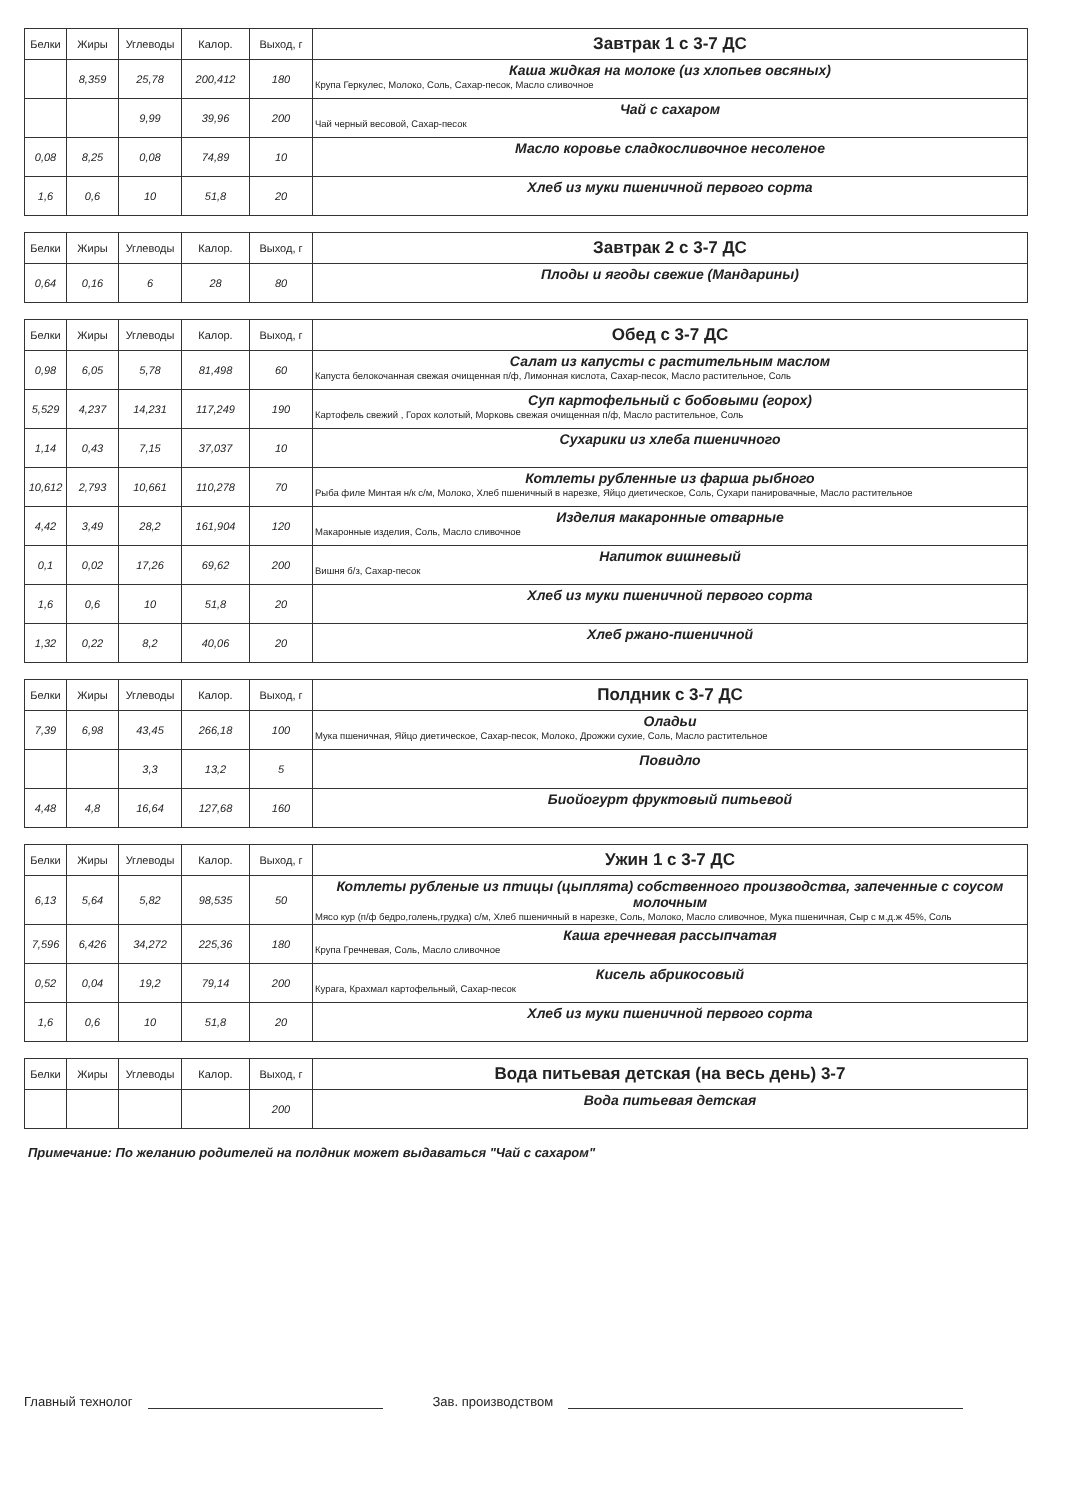| Белки | Жиры | Углеводы | Калор. | Выход, г | Завтрак 1 с 3-7 ДС |
| --- | --- | --- | --- | --- | --- |
| | 8,359 | 25,78 | 200,412 | 180 | Каша жидкая на молоке (из хлопьев овсяных) Крупа Геркулес, Молоко, Соль, Сахар-песок, Масло сливочное |
| | | 9,99 | 39,96 | 200 | Чай с сахаром Чай черный весовой, Сахар-песок |
| 0,08 | 8,25 | 0,08 | 74,89 | 10 | Масло коровье сладкосливочное несоленое |
| 1,6 | 0,6 | 10 | 51,8 | 20 | Хлеб из муки пшеничной первого сорта |
| Белки | Жиры | Углеводы | Калор. | Выход, г | Завтрак 2 с 3-7 ДС |
| --- | --- | --- | --- | --- | --- |
| 0,64 | 0,16 | 6 | 28 | 80 | Плоды и ягоды свежие (Мандарины) |
| Белки | Жиры | Углеводы | Калор. | Выход, г | Обед с 3-7 ДС |
| --- | --- | --- | --- | --- | --- |
| 0,98 | 6,05 | 5,78 | 81,498 | 60 | Салат из капусты с растительным маслом Капуста белокочанная свежая очищенная п/ф, Лимонная кислота, Сахар-песок, Масло растительное, Соль |
| 5,529 | 4,237 | 14,231 | 117,249 | 190 | Суп картофельный с бобовыми (горох) Картофель свежий , Горох колотый, Морковь свежая очищенная п/ф, Масло растительное, Соль |
| 1,14 | 0,43 | 7,15 | 37,037 | 10 | Сухарики из хлеба пшеничного |
| 10,612 | 2,793 | 10,661 | 110,278 | 70 | Котлеты рубленные из фарша рыбного Рыба филе Минтая н/к с/м, Молоко, Хлеб пшеничный в нарезке, Яйцо диетическое, Соль, Сухари панировачные, Масло растительное |
| 4,42 | 3,49 | 28,2 | 161,904 | 120 | Изделия макаронные отварные Макаронные изделия, Соль, Масло сливочное |
| 0,1 | 0,02 | 17,26 | 69,62 | 200 | Напиток вишневый Вишня б/з, Сахар-песок |
| 1,6 | 0,6 | 10 | 51,8 | 20 | Хлеб из муки пшеничной первого сорта |
| 1,32 | 0,22 | 8,2 | 40,06 | 20 | Хлеб ржано-пшеничной |
| Белки | Жиры | Углеводы | Калор. | Выход, г | Полдник с 3-7 ДС |
| --- | --- | --- | --- | --- | --- |
| 7,39 | 6,98 | 43,45 | 266,18 | 100 | Оладьи Мука пшеничная, Яйцо диетическое, Сахар-песок, Молоко, Дрожжи сухие, Соль, Масло растительное |
| | | 3,3 | 13,2 | 5 | Повидло |
| 4,48 | 4,8 | 16,64 | 127,68 | 160 | Биойогурт фруктовый питьевой |
| Белки | Жиры | Углеводы | Калор. | Выход, г | Ужин 1 с 3-7 ДС |
| --- | --- | --- | --- | --- | --- |
| 6,13 | 5,64 | 5,82 | 98,535 | 50 | Котлеты рубленые из птицы (цыплята) собственного производства, запеченные с соусом молочным Мясо кур (п/ф бедро,голень,грудка) с/м, Хлеб пшеничный в нарезке, Соль, Молоко, Масло сливочное, Мука пшеничная, Сыр с м.д.ж 45%, Соль |
| 7,596 | 6,426 | 34,272 | 225,36 | 180 | Каша гречневая рассыпчатая Крупа Гречневая, Соль, Масло сливочное |
| 0,52 | 0,04 | 19,2 | 79,14 | 200 | Кисель абрикосовый Курага, Крахмал картофельный, Сахар-песок |
| 1,6 | 0,6 | 10 | 51,8 | 20 | Хлеб из муки пшеничной первого сорта |
| Белки | Жиры | Углеводы | Калор. | Выход, г | Вода питьевая детская (на весь день) 3-7 |
| --- | --- | --- | --- | --- | --- |
| | | | | 200 | Вода питьевая детская |
Примечание: По желанию родителей на полдник может выдаваться "Чай с сахаром"
Главный технолог Зав. производством